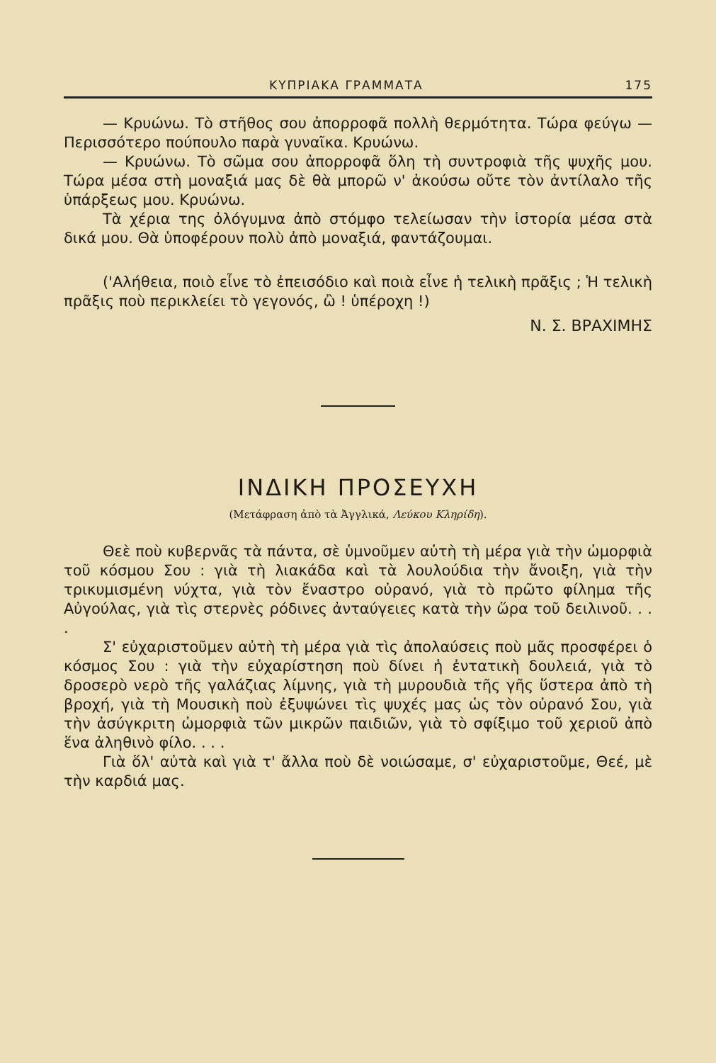ΚΥΠΡΙΑΚΑ ΓΡΑΜΜΑΤΑ 175
— Κρυώνω. Τὸ στῆθος σου ἀπορροφᾶ πολλὴ θερμότητα. Τώρα φεύγω — Περισσότερο πούπουλο παρὰ γυναῖκα. Κρυώνω.
— Κρυώνω. Τὸ σῶμα σου ἀπορροφᾶ ὅλη τὴ συντροφιὰ τῆς ψυχῆς μου. Τώρα μέσα στὴ μοναξιά μας δὲ θὰ μπορῶ ν' ἀκούσω οὔτε τὸν ἀντίλαλο τῆς ὑπάρξεως μου. Κρυώνω.
Τὰ χέρια της ὀλόγυμνα ἀπὸ στόμφο τελείωσαν τὴν ἱστορία μέσα στὰ δικά μου. Θὰ ὑποφέρουν πολὺ ἀπὸ μοναξιά, φαντάζουμαι.
('Αλήθεια, ποιὸ εἶνε τὸ ἐπεισόδιο καὶ ποιὰ εἶνε ἡ τελικὴ πρᾶξις ; Ἡ τελικὴ πρᾶξις ποὺ περικλείει τὸ γεγονός, ὢ ! ὑπέροχη !)
Ν. Σ. ΒΡΑΧΙΜΗΣ
ΙΝΔΙΚΗ ΠΡΟΣΕΥΧΗ
(Μετάφραση ἀπὸ τὰ Ἀγγλικά, Λεύκου Κληρίδη).
Θεὲ ποὺ κυβερνᾶς τὰ πάντα, σὲ ὑμνοῦμεν αὐτὴ τὴ μέρα γιὰ τὴν ὠμορφιὰ τοῦ κόσμου Σου : γιὰ τὴ λιακάδα καὶ τὰ λουλούδια τὴν ἄνοιξη, γιὰ τὴν τρικυμισμένη νύχτα, γιὰ τὸν ἔναστρο οὐρανό, γιὰ τὸ πρῶτο φίλημα τῆς Αὐγούλας, γιὰ τὶς στερνὲς ρόδινες ἀνταύγειες κατὰ τὴν ὥρα τοῦ δειλινοῦ. . . .
Σ' εὐχαριστοῦμεν αὐτὴ τὴ μέρα γιὰ τὶς ἀπολαύσεις ποὺ μᾶς προσφέρει ὁ κόσμος Σου : γιὰ τὴν εὐχαρίστηση ποὺ δίνει ἡ ἐντατικὴ δουλειά, γιὰ τὸ δροσερὸ νερὸ τῆς γαλάζιας λίμνης, γιὰ τὴ μυρουδιὰ τῆς γῆς ὕστερα ἀπὸ τὴ βροχή, γιὰ τὴ Μουσικὴ ποὺ ἐξυψώνει τὶς ψυχές μας ὡς τὸν οὐρανό Σου, γιὰ τὴν ἀσύγκριτη ὠμορφιὰ τῶν μικρῶν παιδιῶν, γιὰ τὸ σφίξιμο τοῦ χεριοῦ ἀπὸ ἕνα ἀληθινὸ φίλο. . . .
Γιὰ ὅλ' αὐτὰ καὶ γιὰ τ' ἄλλα ποὺ δὲ νοιώσαμε, σ' εὐχαριστοῦμε, Θεέ, μὲ τὴν καρδιά μας.